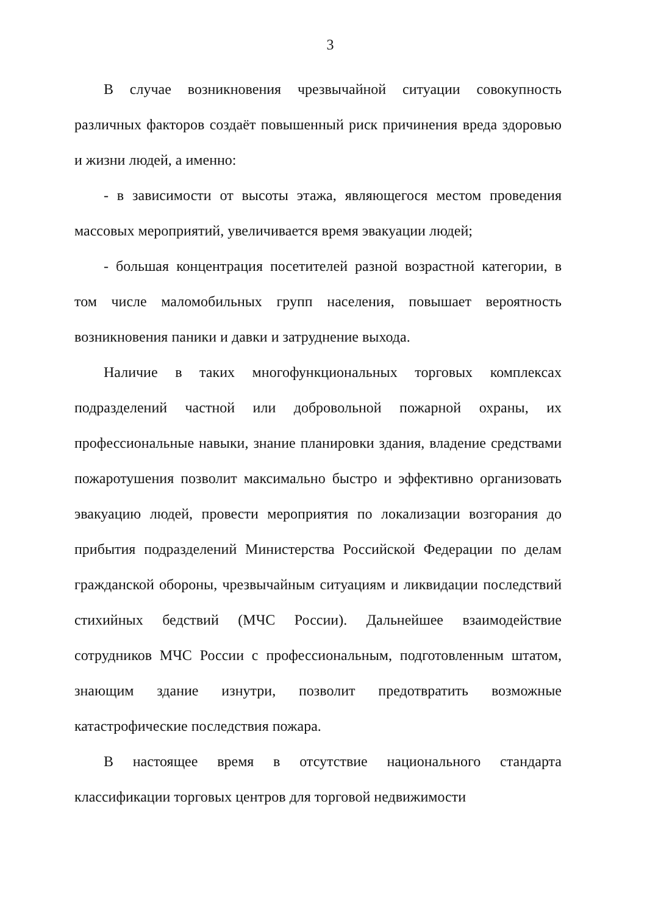3
В случае возникновения чрезвычайной ситуации совокупность различных факторов создаёт повышенный риск причинения вреда здоровью и жизни людей, а именно:
- в зависимости от высоты этажа, являющегося местом проведения массовых мероприятий, увеличивается время эвакуации людей;
- большая концентрация посетителей разной возрастной категории, в том числе маломобильных групп населения, повышает вероятность возникновения паники и давки и затруднение выхода.
Наличие в таких многофункциональных торговых комплексах подразделений частной или добровольной пожарной охраны, их профессиональные навыки, знание планировки здания, владение средствами пожаротушения позволит максимально быстро и эффективно организовать эвакуацию людей, провести мероприятия по локализации возгорания до прибытия подразделений Министерства Российской Федерации по делам гражданской обороны, чрезвычайным ситуациям и ликвидации последствий стихийных бедствий (МЧС России). Дальнейшее взаимодействие сотрудников МЧС России с профессиональным, подготовленным штатом, знающим здание изнутри, позволит предотвратить возможные катастрофические последствия пожара.
В настоящее время в отсутствие национального стандарта классификации торговых центров для торговой недвижимости